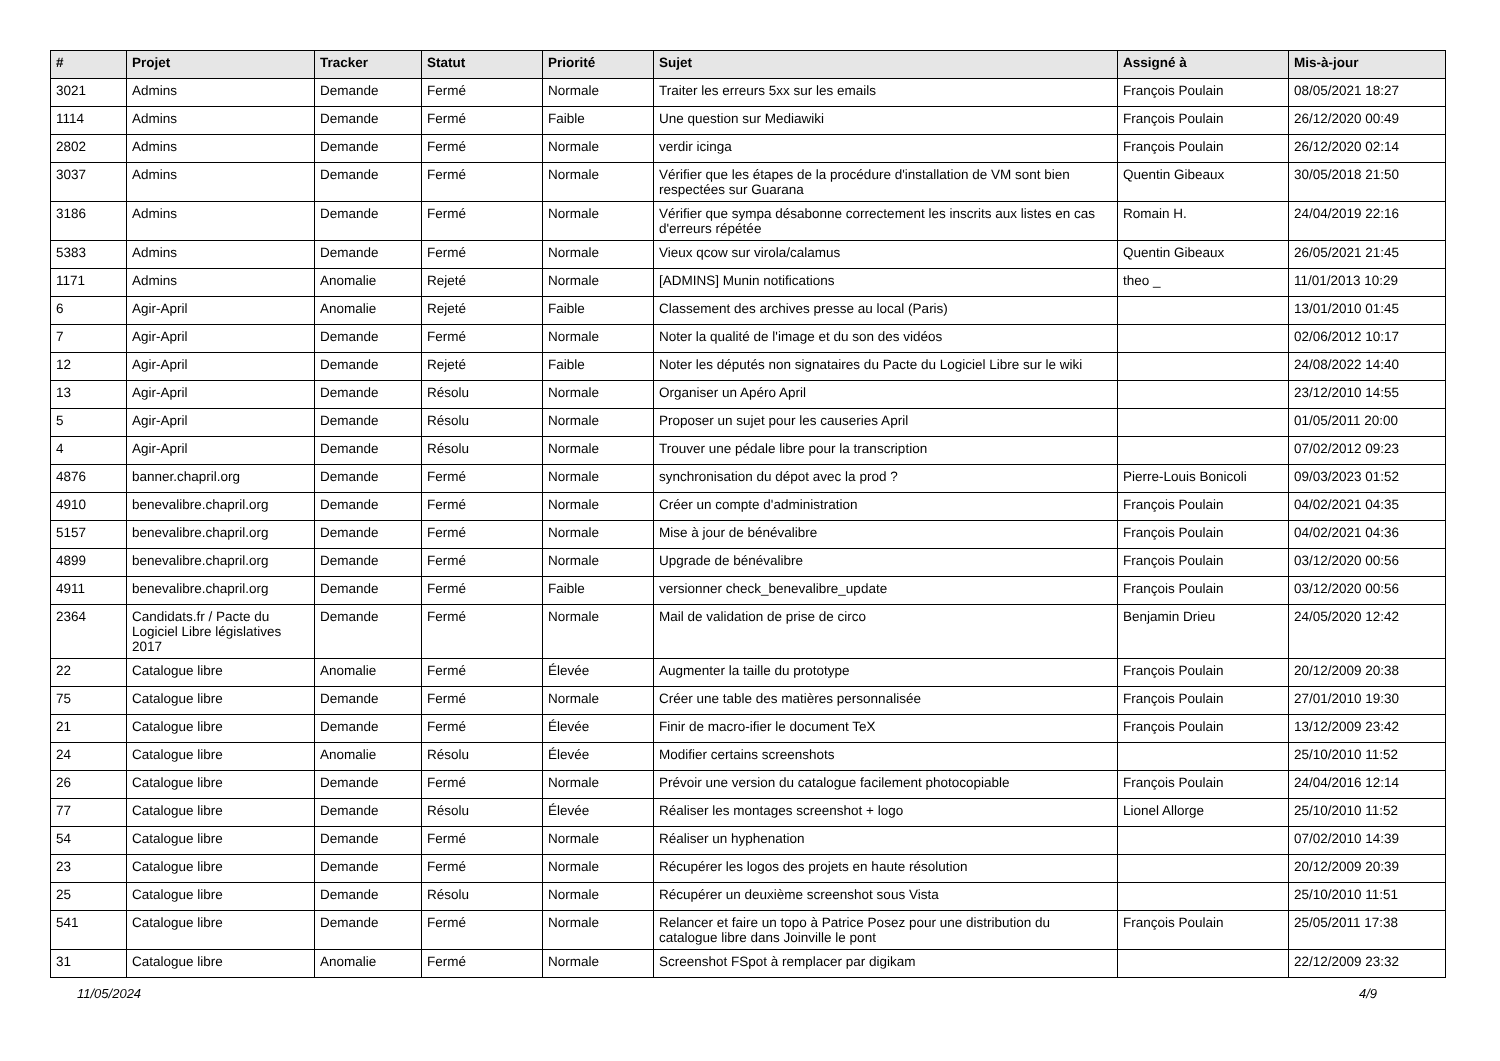| # | Projet | Tracker | Statut | Priorité | Sujet | Assigné à | Mis-à-jour |
| --- | --- | --- | --- | --- | --- | --- | --- |
| 3021 | Admins | Demande | Fermé | Normale | Traiter les erreurs 5xx sur les emails | François Poulain | 08/05/2021 18:27 |
| 1114 | Admins | Demande | Fermé | Faible | Une question sur Mediawiki | François Poulain | 26/12/2020 00:49 |
| 2802 | Admins | Demande | Fermé | Normale | verdir icinga | François Poulain | 26/12/2020 02:14 |
| 3037 | Admins | Demande | Fermé | Normale | Vérifier que les étapes de la procédure d'installation de VM sont bien respectées sur Guarana | Quentin Gibeaux | 30/05/2018 21:50 |
| 3186 | Admins | Demande | Fermé | Normale | Vérifier que sympa désabonne correctement les inscrits aux listes en cas d'erreurs répétée | Romain H. | 24/04/2019 22:16 |
| 5383 | Admins | Demande | Fermé | Normale | Vieux qcow sur virola/calamus | Quentin Gibeaux | 26/05/2021 21:45 |
| 1171 | Admins | Anomalie | Rejeté | Normale | [ADMINS] Munin notifications | theo _ | 11/01/2013 10:29 |
| 6 | Agir-April | Anomalie | Rejeté | Faible | Classement des archives presse au local (Paris) | | 13/01/2010 01:45 |
| 7 | Agir-April | Demande | Fermé | Normale | Noter la qualité de l'image et du son des vidéos | | 02/06/2012 10:17 |
| 12 | Agir-April | Demande | Rejeté | Faible | Noter les députés non signataires du Pacte du Logiciel Libre sur le wiki | | 24/08/2022 14:40 |
| 13 | Agir-April | Demande | Résolu | Normale | Organiser un Apéro April | | 23/12/2010 14:55 |
| 5 | Agir-April | Demande | Résolu | Normale | Proposer un sujet pour les causeries April | | 01/05/2011 20:00 |
| 4 | Agir-April | Demande | Résolu | Normale | Trouver une pédale libre pour la transcription | | 07/02/2012 09:23 |
| 4876 | banner.chapril.org | Demande | Fermé | Normale | synchronisation du dépot avec la prod ? | Pierre-Louis Bonicoli | 09/03/2023 01:52 |
| 4910 | benevalibre.chapril.org | Demande | Fermé | Normale | Créer un compte d'administration | François Poulain | 04/02/2021 04:35 |
| 5157 | benevalibre.chapril.org | Demande | Fermé | Normale | Mise à jour de bénévalibre | François Poulain | 04/02/2021 04:36 |
| 4899 | benevalibre.chapril.org | Demande | Fermé | Normale | Upgrade de bénévalibre | François Poulain | 03/12/2020 00:56 |
| 4911 | benevalibre.chapril.org | Demande | Fermé | Faible | versionner check_benevalibre_update | François Poulain | 03/12/2020 00:56 |
| 2364 | Candidats.fr / Pacte du Logiciel Libre législatives 2017 | Demande | Fermé | Normale | Mail de validation de prise de circo | Benjamin Drieu | 24/05/2020 12:42 |
| 22 | Catalogue libre | Anomalie | Fermé | Élevée | Augmenter la taille du prototype | François Poulain | 20/12/2009 20:38 |
| 75 | Catalogue libre | Demande | Fermé | Normale | Créer une table des matières personnalisée | François Poulain | 27/01/2010 19:30 |
| 21 | Catalogue libre | Demande | Fermé | Élevée | Finir de macro-ifier le document TeX | François Poulain | 13/12/2009 23:42 |
| 24 | Catalogue libre | Anomalie | Résolu | Élevée | Modifier certains screenshots | | 25/10/2010 11:52 |
| 26 | Catalogue libre | Demande | Fermé | Normale | Prévoir une version du catalogue facilement photocopiable | François Poulain | 24/04/2016 12:14 |
| 77 | Catalogue libre | Demande | Résolu | Élevée | Réaliser les montages screenshot + logo | Lionel Allorge | 25/10/2010 11:52 |
| 54 | Catalogue libre | Demande | Fermé | Normale | Réaliser un hyphenation | | 07/02/2010 14:39 |
| 23 | Catalogue libre | Demande | Fermé | Normale | Récupérer les logos des projets en haute résolution | | 20/12/2009 20:39 |
| 25 | Catalogue libre | Demande | Résolu | Normale | Récupérer un deuxième screenshot sous Vista | | 25/10/2010 11:51 |
| 541 | Catalogue libre | Demande | Fermé | Normale | Relancer et faire un topo à Patrice Posez pour une distribution du catalogue libre dans Joinville le pont | François Poulain | 25/05/2011 17:38 |
| 31 | Catalogue libre | Anomalie | Fermé | Normale | Screenshot FSpot à remplacer par digikam | | 22/12/2009 23:32 |
11/05/2024 4/9